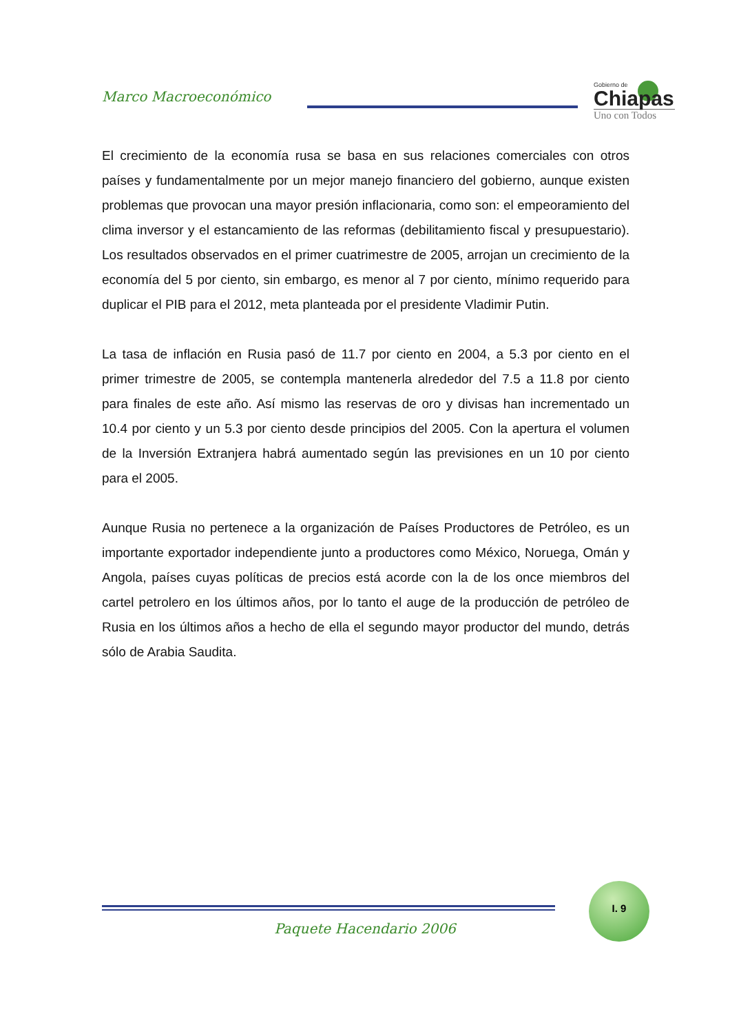Marco Macroeconómico
Gobierno de
Chiapas
Uno con Todos
El crecimiento de la economía rusa se basa en sus relaciones comerciales con otros países y fundamentalmente por un mejor manejo financiero del gobierno, aunque existen problemas que provocan una mayor presión inflacionaria, como son: el empeoramiento del clima inversor y el estancamiento de las reformas (debilitamiento fiscal y presupuestario). Los resultados observados en el primer cuatrimestre de 2005, arrojan un crecimiento de la economía del 5 por ciento, sin embargo, es menor al 7 por ciento, mínimo requerido para duplicar el PIB para el 2012, meta planteada por el presidente Vladimir Putin.
La tasa de inflación en Rusia pasó de 11.7 por ciento en 2004, a 5.3 por ciento en el primer trimestre de 2005, se contempla mantenerla alrededor del 7.5 a 11.8 por ciento para finales de este año. Así mismo las reservas de oro y divisas han incrementado un 10.4 por ciento y un 5.3 por ciento desde principios del 2005. Con la apertura el volumen de la Inversión Extranjera habrá aumentado según las previsiones en un 10 por ciento para el 2005.
Aunque Rusia no pertenece a la organización de Países Productores de Petróleo, es un importante exportador independiente junto a productores como México, Noruega, Omán y Angola, países cuyas políticas de precios está acorde con la de los once miembros del cartel petrolero en los últimos años, por lo tanto el auge de la producción de petróleo de Rusia en los últimos años a hecho de ella el segundo mayor productor del mundo, detrás sólo de Arabia Saudita.
I. 9
Paquete Hacendario 2006